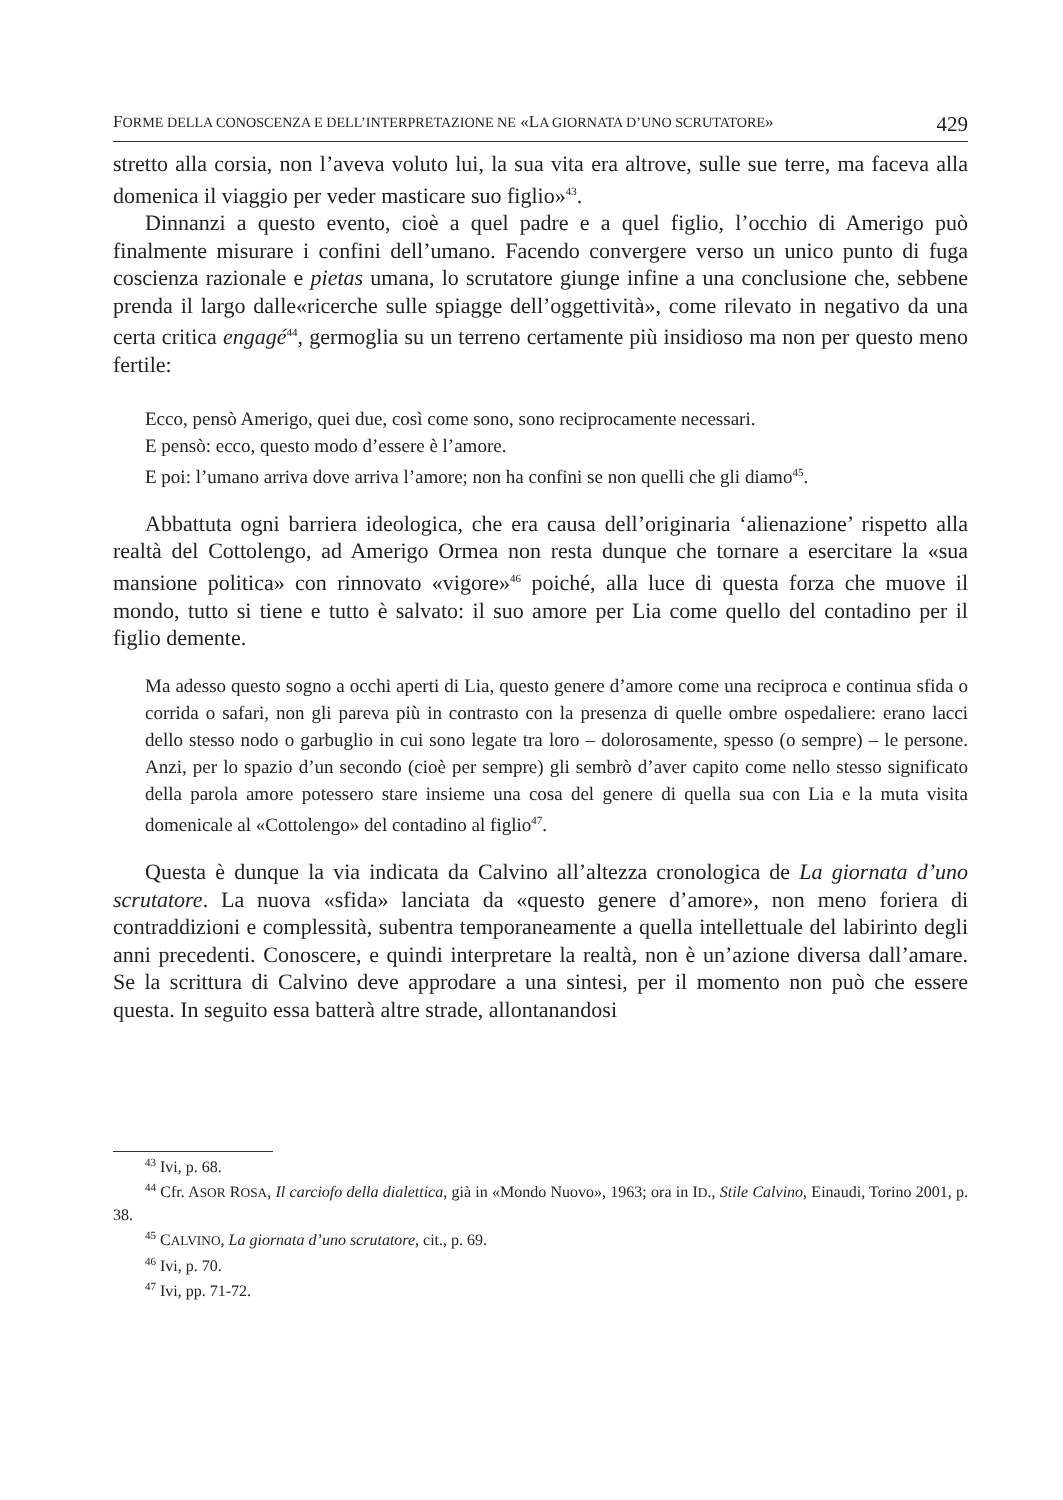FORME DELLA CONOSCENZA E DELL’INTERPRETAZIONE NE «LA GIORNATA D’UNO SCRUTATORE» 429
stretto alla corsia, non l’aveva voluto lui, la sua vita era altrove, sulle sue terre, ma faceva alla domenica il viaggio per veder masticare suo figlio»<sup>43</sup>.
Dinnanzi a questo evento, cioè a quel padre e a quel figlio, l’occhio di Amerigo può finalmente misurare i confini dell’umano. Facendo convergere verso un unico punto di fuga coscienza razionale e pietas umana, lo scrutatore giunge infine a una conclusione che, sebbene prenda il largo dalle«ricerche sulle spiagge dell’oggettività», come rilevato in negativo da una certa critica engagé<sup>44</sup>, germoglia su un terreno certamente più insidioso ma non per questo meno fertile:
Ecco, pensò Amerigo, quei due, così come sono, sono reciprocamente necessari.
E pensò: ecco, questo modo d’essere è l’amore.
E poi: l’umano arriva dove arriva l’amore; non ha confini se non quelli che gli diamo<sup>45</sup>.
Abbattuta ogni barriera ideologica, che era causa dell’originaria ‘alienazione’ rispetto alla realtà del Cottolengo, ad Amerigo Ormea non resta dunque che tornare a esercitare la «sua mansione politica» con rinnovato «vigore»<sup>46</sup> poiché, alla luce di questa forza che muove il mondo, tutto si tiene e tutto è salvato: il suo amore per Lia come quello del contadino per il figlio demente.
Ma adesso questo sogno a occhi aperti di Lia, questo genere d’amore come una reciproca e continua sfida o corrida o safari, non gli pareva più in contrasto con la presenza di quelle ombre ospedaliere: erano lacci dello stesso nodo o garbuglio in cui sono legate tra loro – dolorosamente, spesso (o sempre) – le persone. Anzi, per lo spazio d’un secondo (cioè per sempre) gli sembrò d’aver capito come nello stesso significato della parola amore potessero stare insieme una cosa del genere di quella sua con Lia e la muta visita domenicale al «Cottolengo» del contadino al figlio<sup>47</sup>.
Questa è dunque la via indicata da Calvino all’altezza cronologica de La giornata d’uno scrutatore. La nuova «sfida» lanciata da «questo genere d’amore», non meno foriera di contraddizioni e complessità, subentra temporaneamente a quella intellettuale del labirinto degli anni precedenti. Conoscere, e quindi interpretare la realtà, non è un’azione diversa dall’amare. Se la scrittura di Calvino deve approdare a una sintesi, per il momento non può che essere questa. In seguito essa batterà altre strade, allontanandosi
<sup>43</sup> Ivi, p. 68.
<sup>44</sup> Cfr. ASOR ROSA, Il carciofo della dialettica, già in «Mondo Nuovo», 1963; ora in ID., Stile Calvino, Einaudi, Torino 2001, p. 38.
<sup>45</sup> CALVINO, La giornata d’uno scrutatore, cit., p. 69.
<sup>46</sup> Ivi, p. 70.
<sup>47</sup> Ivi, pp. 71-72.